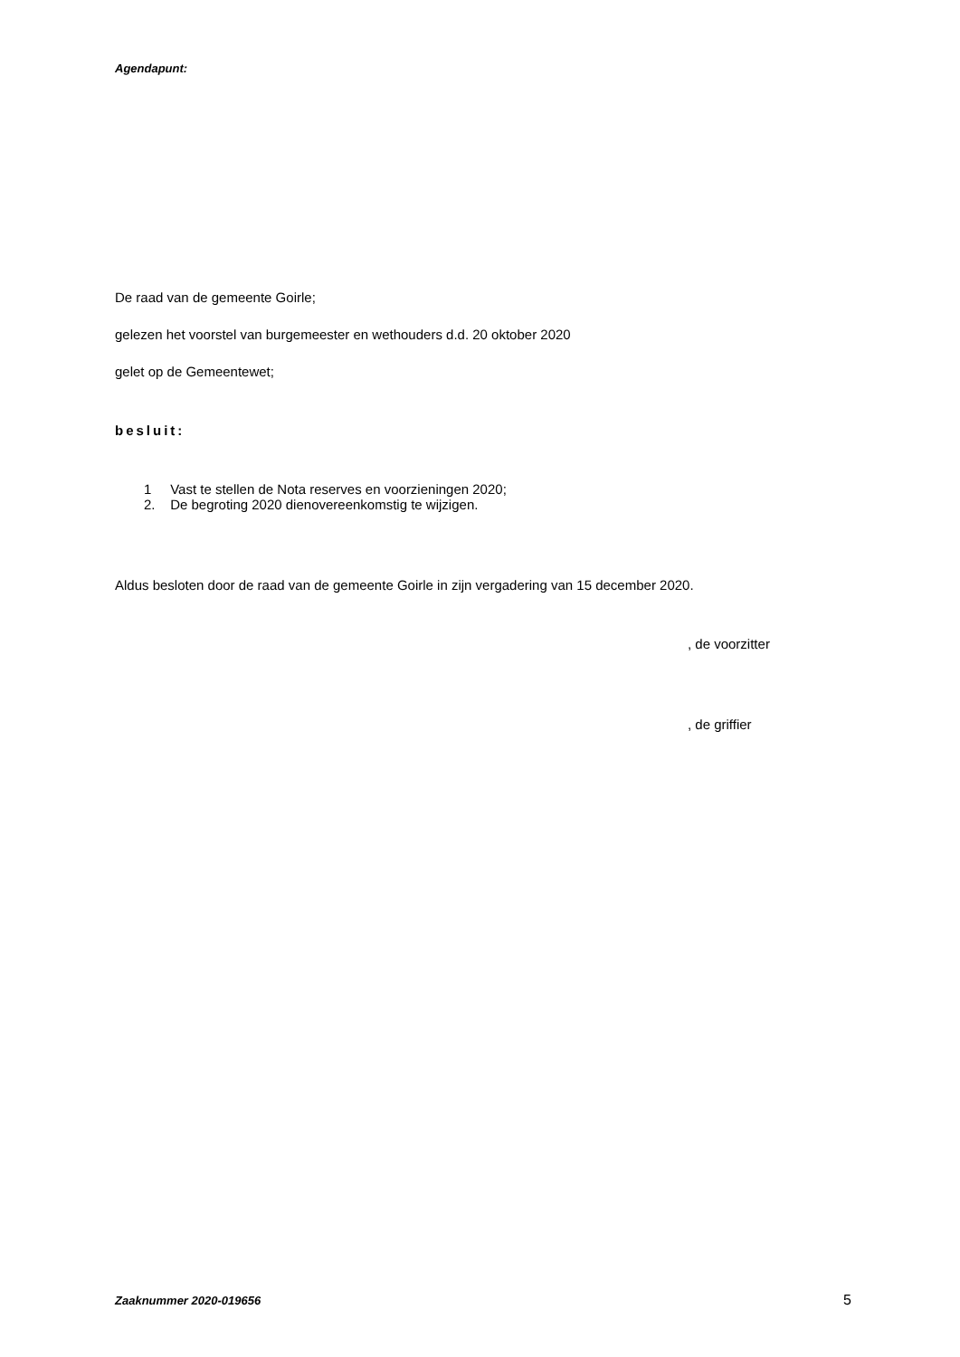Agendapunt:
De raad van de gemeente Goirle;
gelezen het voorstel van burgemeester en wethouders d.d. 20 oktober 2020
gelet op de Gemeentewet;
besluit:
1 Vast te stellen de Nota reserves en voorzieningen 2020;
2. De begroting 2020 dienovereenkomstig te wijzigen.
Aldus besloten door de raad van de gemeente Goirle in zijn vergadering van 15 december 2020.
, de voorzitter
, de griffier
Zaaknummer 2020-019656
5